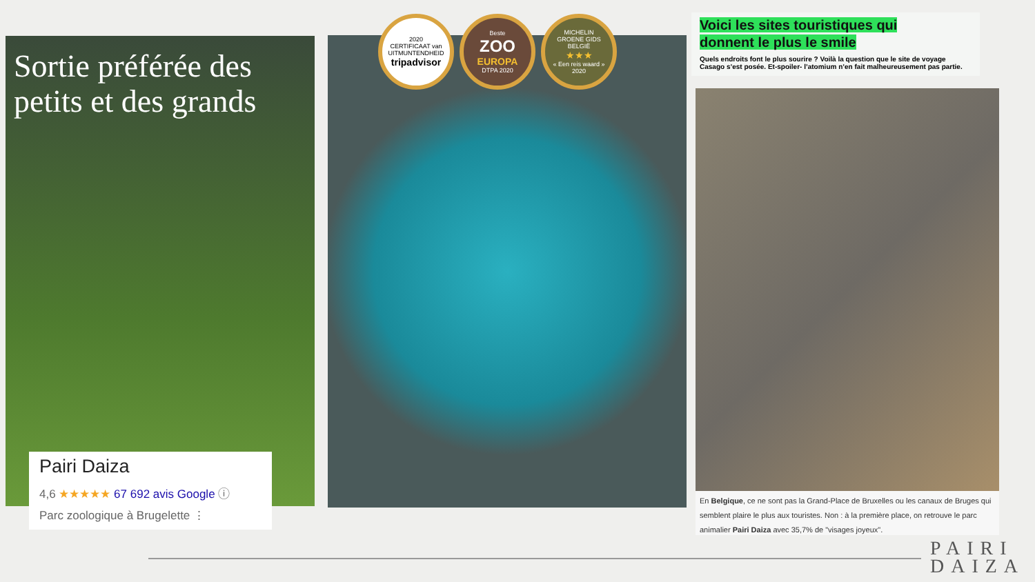Sortie préférée des petits et des grands
Pairi Daiza
4,6 ★★★★★ 67 692 avis Google ⓘ
Parc zoologique à Brugelette ⋮
2020
CERTIFICAAT van UITMUNTENDHEID
tripadvisor
Beste
ZOO
EUROPA
DTPA 2020
MICHELIN
GROENE GIDS
BELGIË
★★★
« Een reis waard »
2020
Voici les sites touristiques qui
donnent le plus le smile
Quels endroits font le plus sourire ? Voilà la question que le site de voyage Casago s’est posée. Et-spoiler- l’atomium n’en fait malheureusement pas partie.
En Belgique, ce ne sont pas la Grand-Place de Bruxelles ou les canaux de Bruges qui semblent plaire le plus aux touristes. Non : à la première place, on retrouve le parc animalier Pairi Daiza avec 35,7% de "visages joyeux".
PAIRI
DAIZA